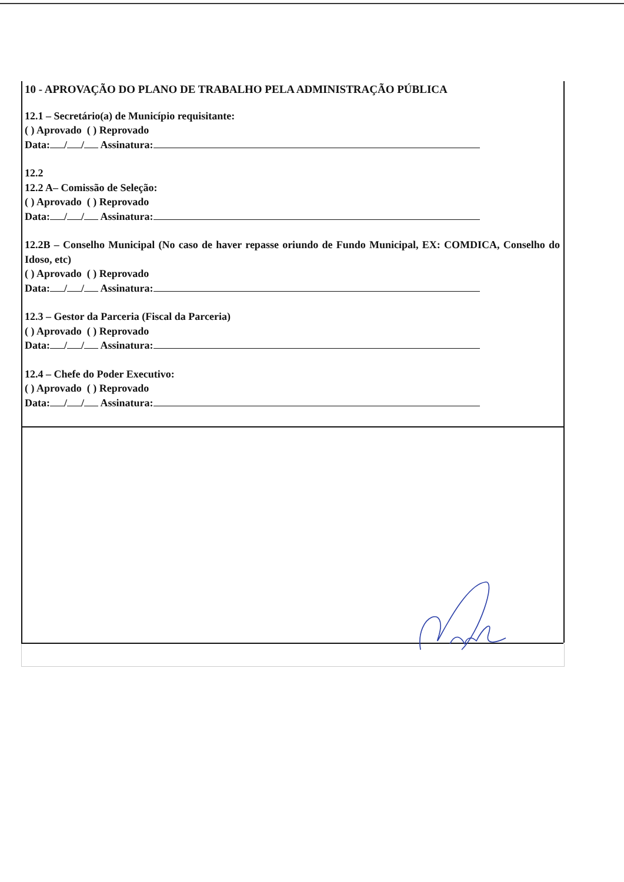10 - APROVAÇÃO DO PLANO DE TRABALHO PELA ADMINISTRAÇÃO PÚBLICA
12.1 – Secretário(a) de Município requisitante:
( ) Aprovado ( ) Reprovado
Data: / / Assinatura:
12.2
12.2 A– Comissão de Seleção:
( ) Aprovado ( ) Reprovado
Data: / / Assinatura:
12.2B – Conselho Municipal (No caso de haver repasse oriundo de Fundo Municipal, EX: COMDICA, Conselho do Idoso, etc)
( ) Aprovado ( ) Reprovado
Data: / / Assinatura:
12.3 – Gestor da Parceria (Fiscal da Parceria)
( ) Aprovado ( ) Reprovado
Data: / / Assinatura:
12.4 – Chefe do Poder Executivo:
( ) Aprovado ( ) Reprovado
Data: / / Assinatura: